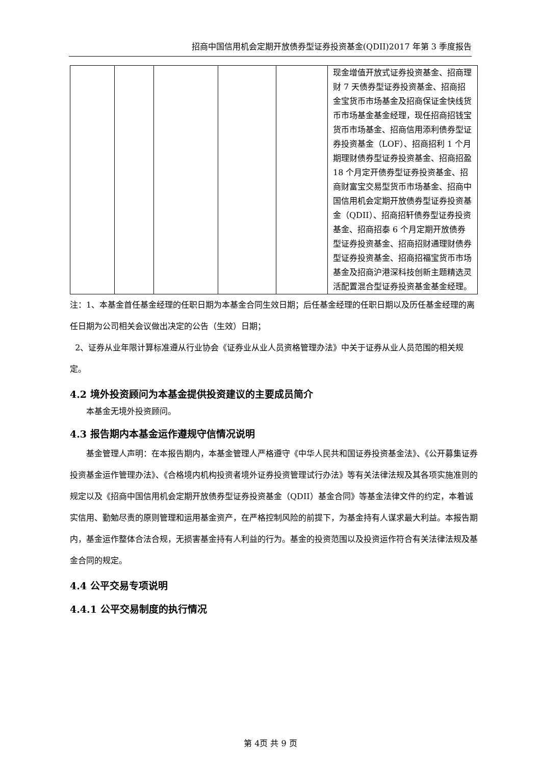招商中国信用机会定期开放债券型证券投资基金(QDII)2017 年第 3 季度报告
| | | | | | 现金增值开放式证券投资基金、招商理财 7 天债券型证券投资基金、招商招金宝货币市场基金及招商保证金快线货币市场基金基金经理，现任招商招钱宝货币市场基金、招商信用添利债券型证券投资基金（LOF）、招商招利 1 个月期理财债券型证券投资基金、招商招盈 18 个月定开债券型证券投资基金、招商财富宝交易型货币市场基金、招商中国信用机会定期开放债券型证券投资基金（QDII）、招商招轩债券型证券投资基金、招商招泰 6 个月定期开放债券型证券投资基金、招商招财通理财债券型证券投资基金、招商招福宝货币市场基金及招商沪港深科技创新主题精选灵活配置混合型证券投资基金基金经理。 |
注：1、本基金首任基金经理的任职日期为本基金合同生效日期；后任基金经理的任职日期以及历任基金经理的离任日期为公司相关会议做出决定的公告（生效）日期；
2、证券从业年限计算标准遵从行业协会《证券业从业人员资格管理办法》中关于证券从业人员范围的相关规定。
4.2 境外投资顾问为本基金提供投资建议的主要成员简介
本基金无境外投资顾问。
4.3 报告期内本基金运作遵规守信情况说明
基金管理人声明：在本报告期内，本基金管理人严格遵守《中华人民共和国证券投资基金法》、《公开募集证券投资基金运作管理办法》、《合格境内机构投资者境外证券投资管理试行办法》等有关法律法规及其各项实施准则的规定以及《招商中国信用机会定期开放债券型证券投资基金（QDII）基金合同》等基金法律文件的约定，本着诚实信用、勤勉尽责的原则管理和运用基金资产，在严格控制风险的前提下，为基金持有人谋求最大利益。本报告期内，基金运作整体合法合规，无损害基金持有人利益的行为。基金的投资范围以及投资运作符合有关法律法规及基金合同的规定。
4.4 公平交易专项说明
4.4.1 公平交易制度的执行情况
第 4页 共 9 页